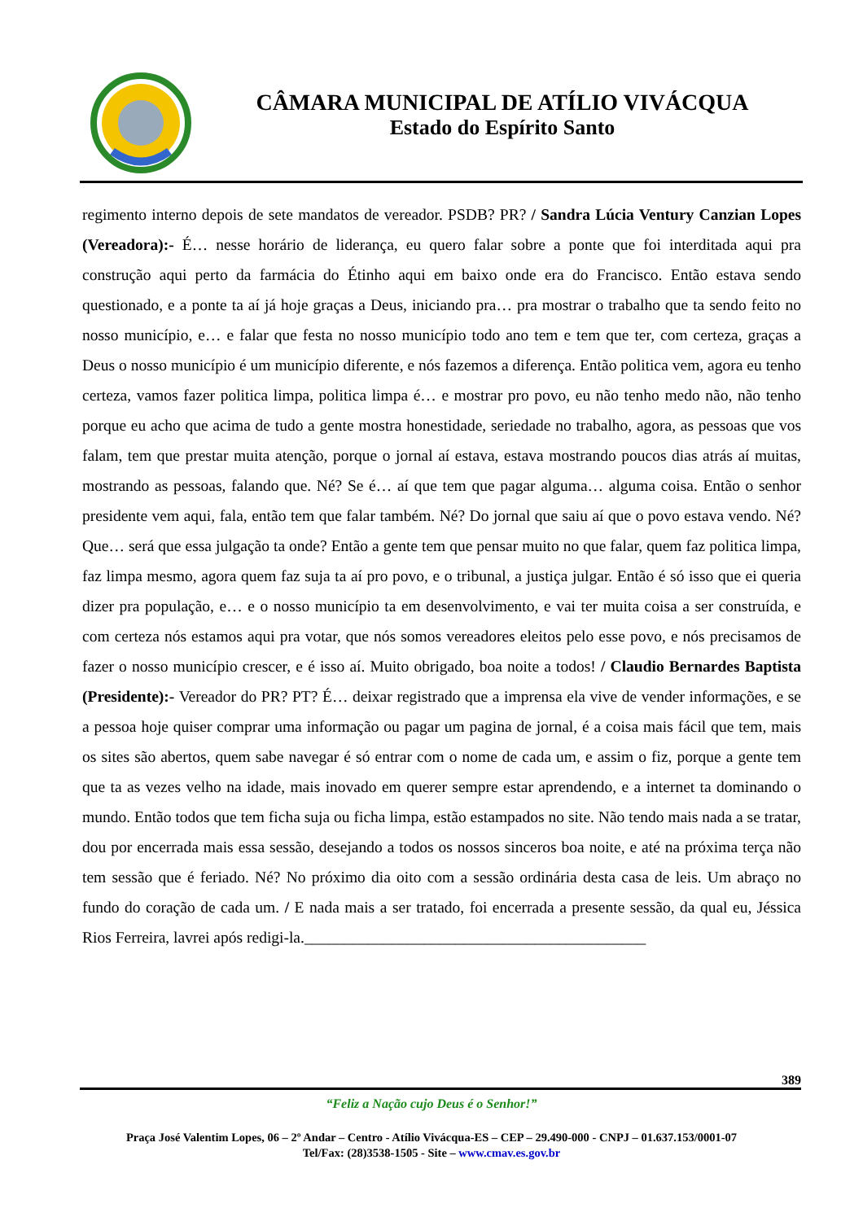CÂMARA MUNICIPAL DE ATÍLIO VIVÁCQUA
Estado do Espírito Santo
regimento interno depois de sete mandatos de vereador. PSDB? PR? / Sandra Lúcia Ventury Canzian Lopes (Vereadora):- É… nesse horário de liderança, eu quero falar sobre a ponte que foi interditada aqui pra construção aqui perto da farmácia do Étinho aqui em baixo onde era do Francisco. Então estava sendo questionado, e a ponte ta aí já hoje graças a Deus, iniciando pra… pra mostrar o trabalho que ta sendo feito no nosso município, e… e falar que festa no nosso município todo ano tem e tem que ter, com certeza, graças a Deus o nosso município é um município diferente, e nós fazemos a diferença. Então politica vem, agora eu tenho certeza, vamos fazer politica limpa, politica limpa é… e mostrar pro povo, eu não tenho medo não, não tenho porque eu acho que acima de tudo a gente mostra honestidade, seriedade no trabalho, agora, as pessoas que vos falam, tem que prestar muita atenção, porque o jornal aí estava, estava mostrando poucos dias atrás aí muitas, mostrando as pessoas, falando que. Né? Se é… aí que tem que pagar alguma… alguma coisa. Então o senhor presidente vem aqui, fala, então tem que falar também. Né? Do jornal que saiu aí que o povo estava vendo. Né? Que… será que essa julgação ta onde? Então a gente tem que pensar muito no que falar, quem faz politica limpa, faz limpa mesmo, agora quem faz suja ta aí pro povo, e o tribunal, a justiça julgar. Então é só isso que ei queria dizer pra população, e… e o nosso município ta em desenvolvimento, e vai ter muita coisa a ser construída, e com certeza nós estamos aqui pra votar, que nós somos vereadores eleitos pelo esse povo, e nós precisamos de fazer o nosso município crescer, e é isso aí. Muito obrigado, boa noite a todos! / Claudio Bernardes Baptista (Presidente):- Vereador do PR? PT? É… deixar registrado que a imprensa ela vive de vender informações, e se a pessoa hoje quiser comprar uma informação ou pagar um pagina de jornal, é a coisa mais fácil que tem, mais os sites são abertos, quem sabe navegar é só entrar com o nome de cada um, e assim o fiz, porque a gente tem que ta as vezes velho na idade, mais inovado em querer sempre estar aprendendo, e a internet ta dominando o mundo. Então todos que tem ficha suja ou ficha limpa, estão estampados no site. Não tendo mais nada a se tratar, dou por encerrada mais essa sessão, desejando a todos os nossos sinceros boa noite, e até na próxima terça não tem sessão que é feriado. Né? No próximo dia oito com a sessão ordinária desta casa de leis. Um abraço no fundo do coração de cada um. / E nada mais a ser tratado, foi encerrada a presente sessão, da qual eu, Jéssica Rios Ferreira, lavrei após redigi-la.___________________________________________
389
“Feliz a Nação cujo Deus é o Senhor!”
Praça José Valentim Lopes, 06 – 2º Andar – Centro - Atílio Vivácqua-ES – CEP – 29.490-000 - CNPJ – 01.637.153/0001-07
Tel/Fax: (28)3538-1505 - Site – www.cmav.es.gov.br